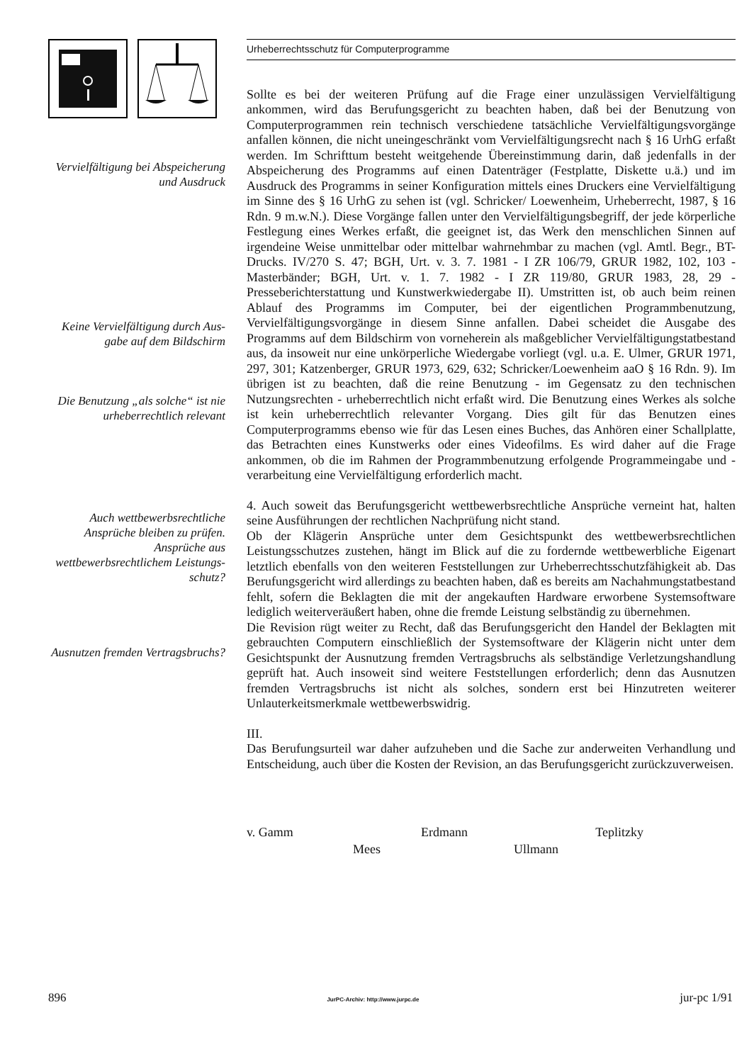Vervielfältigung bei Abspeicherung und Ausdruck
Keine Vervielfältigung durch Aus-gabe auf dem Bildschirm
Die Benutzung „als solche“ ist nie urheberrechtlich relevant
Auch wettbewerbsrechtliche Ansprüche bleiben zu prüfen. Ansprüche aus wettbewerbsrechtlichem Leistungs-schutz?
Ausnutzen fremden Vertragsbruchs?
Urheberrechtsschutz für Computerprogramme
Sollte es bei der weiteren Prüfung auf die Frage einer unzulässigen Vervielfältigung ankommen, wird das Berufungsgericht zu beachten haben, daß bei der Benutzung von Computerprogrammen rein technisch verschiedene tatsächliche Vervielfältigungsvorgänge anfallen können, die nicht uneingeschränkt vom Vervielfältigungsrecht nach § 16 UrhG erfaßt werden. Im Schrifttum besteht weitgehende Übereinstimmung darin, daß jedenfalls in der Abspeicherung des Programms auf einen Datenträger (Festplatte, Diskette u.ä.) und im Ausdruck des Programms in seiner Konfiguration mittels eines Druckers eine Vervielfältigung im Sinne des § 16 UrhG zu sehen ist (vgl. Schricker/ Loewenheim, Urheberrecht, 1987, § 16 Rdn. 9 m.w.N.). Diese Vorgänge fallen unter den Vervielfältigungsbegriff, der jede körperliche Festlegung eines Werkes erfaßt, die geeignet ist, das Werk den menschlichen Sinnen auf irgendeine Weise unmittelbar oder mittelbar wahrnehmbar zu machen (vgl. Amtl. Begr., BT-Drucks. IV/270 S. 47; BGH, Urt. v. 3. 7. 1981 - I ZR 106/79, GRUR 1982, 102, 103 - Masterbänder; BGH, Urt. v. 1. 7. 1982 - I ZR 119/80, GRUR 1983, 28, 29 - Presseberichterstattung und Kunstwerkwiedergabe II). Umstritten ist, ob auch beim reinen Ablauf des Programms im Computer, bei der eigentlichen Programmbenutzung, Vervielfältigungsvorgänge in diesem Sinne anfallen. Dabei scheidet die Ausgabe des Programms auf dem Bildschirm von vorneherein als maßgeblicher Vervielfältigungstatbestand aus, da insoweit nur eine unkörperliche Wiedergabe vorliegt (vgl. u.a. E. Ulmer, GRUR 1971, 297, 301; Katzenberger, GRUR 1973, 629, 632; Schricker/Loewenheim aaO § 16 Rdn. 9). Im übrigen ist zu beachten, daß die reine Benutzung - im Gegensatz zu den technischen Nutzungsrechten - urheberrechtlich nicht erfaßt wird. Die Benutzung eines Werkes als solche ist kein urheberrechtlich relevanter Vorgang. Dies gilt für das Benutzen eines Computerprogramms ebenso wie für das Lesen eines Buches, das Anhören einer Schallplatte, das Betrachten eines Kunstwerks oder eines Videofilms. Es wird daher auf die Frage ankommen, ob die im Rahmen der Programmbenutzung erfolgende Programmeingabe und -verarbeitung eine Vervielfältigung erforderlich macht.
4. Auch soweit das Berufungsgericht wettbewerbsrechtliche Ansprüche verneint hat, halten seine Ausführungen der rechtlichen Nachprüfung nicht stand.
Ob der Klägerin Ansprüche unter dem Gesichtspunkt des wettbewerbsrechtlichen Leistungsschutzes zustehen, hängt im Blick auf die zu fordernde wettbewerbliche Eigenart letztlich ebenfalls von den weiteren Feststellungen zur Urheberrechtsschutzfähigkeit ab. Das Berufungsgericht wird allerdings zu beachten haben, daß es bereits am Nachahmungstatbestand fehlt, sofern die Beklagten die mit der angekauften Hardware erworbene Systemsoftware lediglich weiterveräußert haben, ohne die fremde Leistung selbständig zu übernehmen.
Die Revision rügt weiter zu Recht, daß das Berufungsgericht den Handel der Beklagten mit gebrauchten Computern einschließlich der Systemsoftware der Klägerin nicht unter dem Gesichtspunkt der Ausnutzung fremden Vertragsbruchs als selbständige Verletzungshandlung geprüft hat. Auch insoweit sind weitere Feststellungen erforderlich; denn das Ausnutzen fremden Vertragsbruchs ist nicht als solches, sondern erst bei Hinzutreten weiterer Unlauterkeitsmerkmale wettbewerbswidrig.
III.
Das Berufungsurteil war daher aufzuheben und die Sache zur anderweiten Verhandlung und Entscheidung, auch über die Kosten der Revision, an das Berufungsgericht zurückzuverweisen.
v. Gamm Erdmann Teplitzky
Mees Ullmann
896 JurPC-Archiv: http://www.jurpc.de jur-pc 1/91